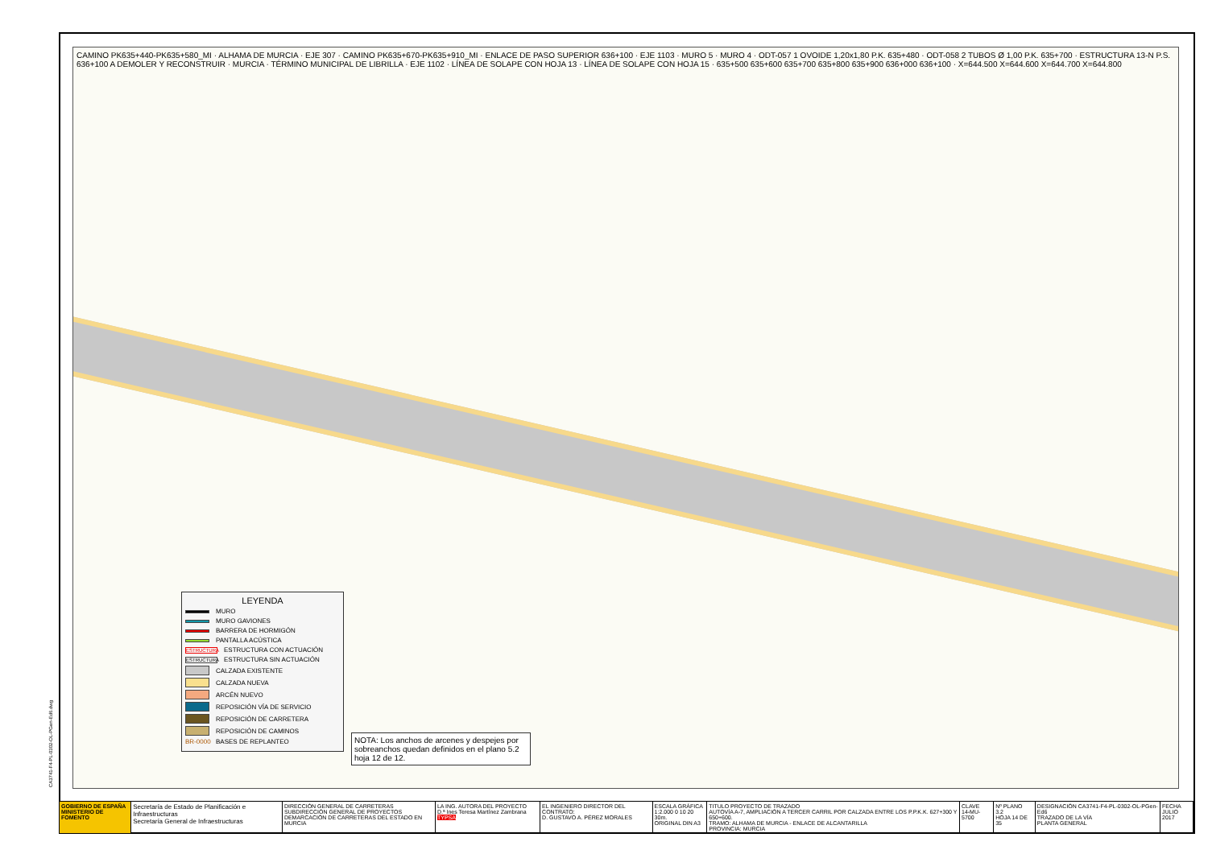CAMINO PK635+440-PK635+580_MI · ALHAMA DE MURCIA · EJE 307 · CAMINO PK635+670-PK635+910_MI · ENLACE DE PASO SUPERIOR 636+100 · EJE 1103 · MURO 5 · MURO 4 · ODT-057 1 OVOIDE 1,20x1,80 P.K. 635+480 · ODT-058 2 TUBOS Ø 1,00 P.K. 635+700 · ESTRUCTURA 13-N P.S. 636+100 A DEMOLER Y RECONSTRUIR · MURCIA · TÉRMINO MUNICIPAL DE LIBRILLA · EJE 1102 · LÍNEA DE SOLAPE CON HOJA 13 · LÍNEA DE SOLAPE CON HOJA 15 · 635+500 635+600 635+700 635+800 635+900 636+000 636+100 · X=644.500 X=644.600 X=644.700 X=644.800
LEYENDA
MURO
MURO GAVIONES
BARRERA DE HORMIGÓN
PANTALLA ACÚSTICA
ESTRUCTURA ESTRUCTURA CON ACTUACIÓN
ESTRUCTURA ESTRUCTURA SIN ACTUACIÓN
CALZADA EXISTENTE
CALZADA NUEVA
ARCÉN NUEVO
REPOSICIÓN VÍA DE SERVICIO
REPOSICIÓN DE CARRETERA
REPOSICIÓN DE CAMINOS
BR-0000 BASES DE REPLANTEO
NOTA: Los anchos de arcenes y despejes por sobreanchos quedan definidos en el plano 5.2 hoja 12 de 12.
CA3741-F4-PL-0302-OL-PGen-Ed6.dwg
| GOBIERNO DE ESPAÑA MINISTERIO DE FOMENTO | Secretaría de Estado de Planificación e Infraestructuras Secretaría General de Infraestructuras | DIRECCIÓN GENERAL DE CARRETERAS SUBDIRECCIÓN GENERAL DE PROYECTOS DEMARCACIÓN DE CARRETERAS DEL ESTADO EN MURCIA | LA ING. AUTORA DEL PROYECTO D.ª Ines Teresa Martínez Zambrana TYPSA | EL INGENIERO DIRECTOR DEL CONTRATO: D. GUSTAVO A. PÉREZ MORALES | ESCALA GRÁFICA 1:2.000 0 10 20 30m. ORIGINAL DIN A3 | TITULO PROYECTO DE TRAZADO AUTOVÍA A-7, AMPLIACIÓN A TERCER CARRIL POR CALZADA ENTRE LOS P.P.K.K. 627+300 Y 650+600. TRAMO: ALHAMA DE MURCIA - ENLACE DE ALCANTARILLA PROVINCIA: MURCIA | CLAVE 14-MU-5700 | Nº PLANO 3.2 HOJA 14 DE 35 | DESIGNACIÓN CA3741-F4-PL-0302-OL-PGen-Ed6 TRAZADO DE LA VÍA PLANTA GENERAL | FECHA JULIO 2017 |